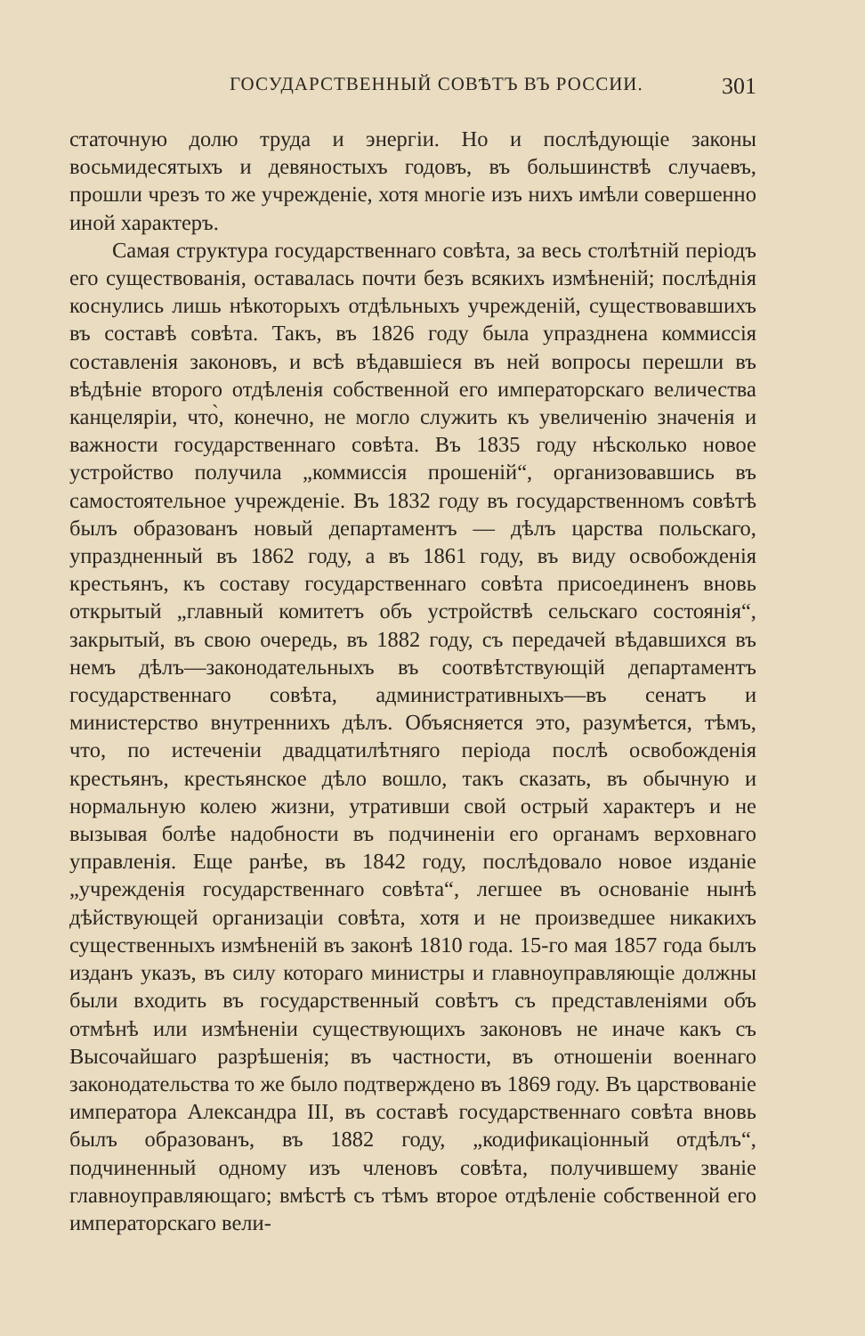ГОСУДАРСТВЕННЫЙ СОВѢТЪ ВЪ РОССИИ. 301
статочную долю труда и энергіи. Но и послѣдующіе законы восьмидесятыхъ и девяностыхъ годовъ, въ большинствѣ случаевъ, прошли чрезъ то же учрежденіе, хотя многіе изъ нихъ имѣли совершенно иной характеръ.
Самая структура государственнаго совѣта, за весь столѣтній періодъ его существованія, оставалась почти безъ всякихъ измѣненій; послѣднія коснулись лишь нѣкоторыхъ отдѣльныхъ учрежденій, существовавшихъ въ составѣ совѣта. Такъ, въ 1826 году была упразднена коммиссія составленія законовъ, и всѣ вѣдавшіеся въ ней вопросы перешли въ вѣдѣніе второго отдѣленія собственной его императорскаго величества канцеляріи, что̀, конечно, не могло служить къ увеличенію значенія и важности государственнаго совѣта. Въ 1835 году нѣсколько новое устройство получила „коммиссія прошеній“, организовавшись въ самостоятельное учрежденіе. Въ 1832 году въ государственномъ совѣтѣ былъ образованъ новый департаментъ — дѣлъ царства польскаго, упраздненный въ 1862 году, а въ 1861 году, въ виду освобожденія крестьянъ, къ составу государственнаго совѣта присоединенъ вновь открытый „главный комитетъ объ устройствѣ сельскаго состоянія“, закрытый, въ свою очередь, въ 1882 году, съ передачей вѣдавшихся въ немъ дѣлъ—законодательныхъ въ соотвѣтствующій департаментъ государственнаго совѣта, административныхъ—въ сенатъ и министерство внутреннихъ дѣлъ. Объясняется это, разумѣется, тѣмъ, что, по истеченіи двадцатилѣтняго періода послѣ освобожденія крестьянъ, крестьянское дѣло вошло, такъ сказать, въ обычную и нормальную колею жизни, утративши свой острый характеръ и не вызывая болѣе надобности въ подчиненіи его органамъ верховнаго управленія. Еще ранѣе, въ 1842 году, послѣдовало новое изданіе „учрежденія государственнаго совѣта“, легшее въ основаніе нынѣ дѣйствующей организаціи совѣта, хотя и не произведшее никакихъ существенныхъ измѣненій въ законѣ 1810 года. 15-го мая 1857 года былъ изданъ указъ, въ силу котораго министры и главноуправляющіе должны были входить въ государственный совѣтъ съ представленіями объ отмѣнѣ или измѣненіи существующихъ законовъ не иначе какъ съ Высочайшаго разрѣшенія; въ частности, въ отношеніи военнаго законодательства то же было подтверждено въ 1869 году. Въ царствованіе императора Александра III, въ составѣ государственнаго совѣта вновь былъ образованъ, въ 1882 году, „кодификаціонный отдѣлъ“, подчиненный одному изъ членовъ совѣта, получившему званіе главноуправляющаго; вмѣстѣ съ тѣмъ второе отдѣленіе собственной его императорскаго вели-